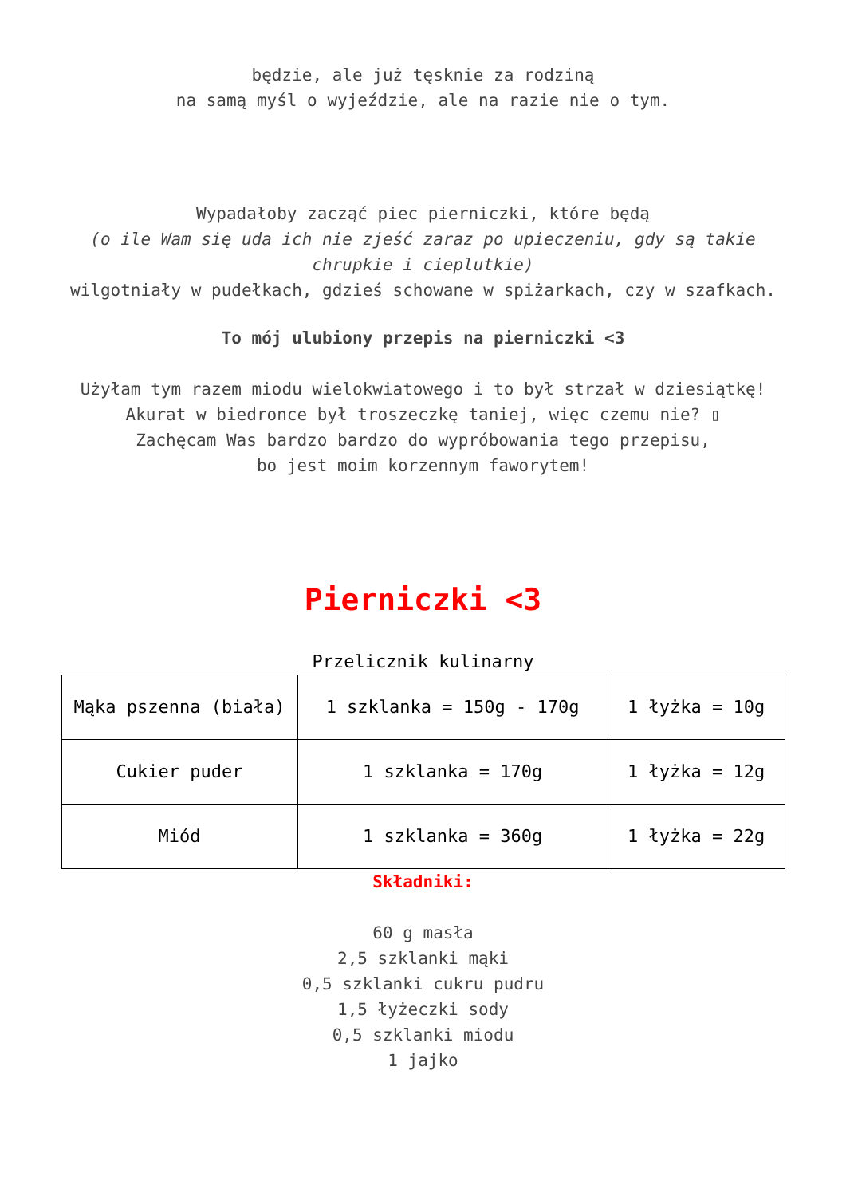będzie, ale już tęsknie za rodziną
na samą myśl o wyjeździe, ale na razie nie o tym.
Wypadałoby zacząć piec pierniczki, które będą
(o ile Wam się uda ich nie zjeść zaraz po upieczeniu, gdy są takie chrupkie i cieplutkie)
wilgotniały w pudełkach, gdzieś schowane w spiżarkach, czy w szafkach.
To mój ulubiony przepis na pierniczki <3
Użyłam tym razem miodu wielokwiatowego i to był strzał w dziesiątkę!
Akurat w biedronce był troszeczkę taniej, więc czemu nie? ▯
Zachęcam Was bardzo bardzo do wypróbowania tego przepisu,
bo jest moim korzennym faworytem!
Pierniczki <3
Przelicznik kulinarny
| Mąka pszenna (biała) | 1 szklanka = 150g - 170g | 1 łyżka = 10g |
| Cukier puder | 1 szklanka = 170g | 1 łyżka = 12g |
| Miód | 1 szklanka = 360g | 1 łyżka = 22g |
Składniki:
60 g masła
2,5 szklanki mąki
0,5 szklanki cukru pudru
1,5 łyżeczki sody
0,5 szklanki miodu
1 jajko